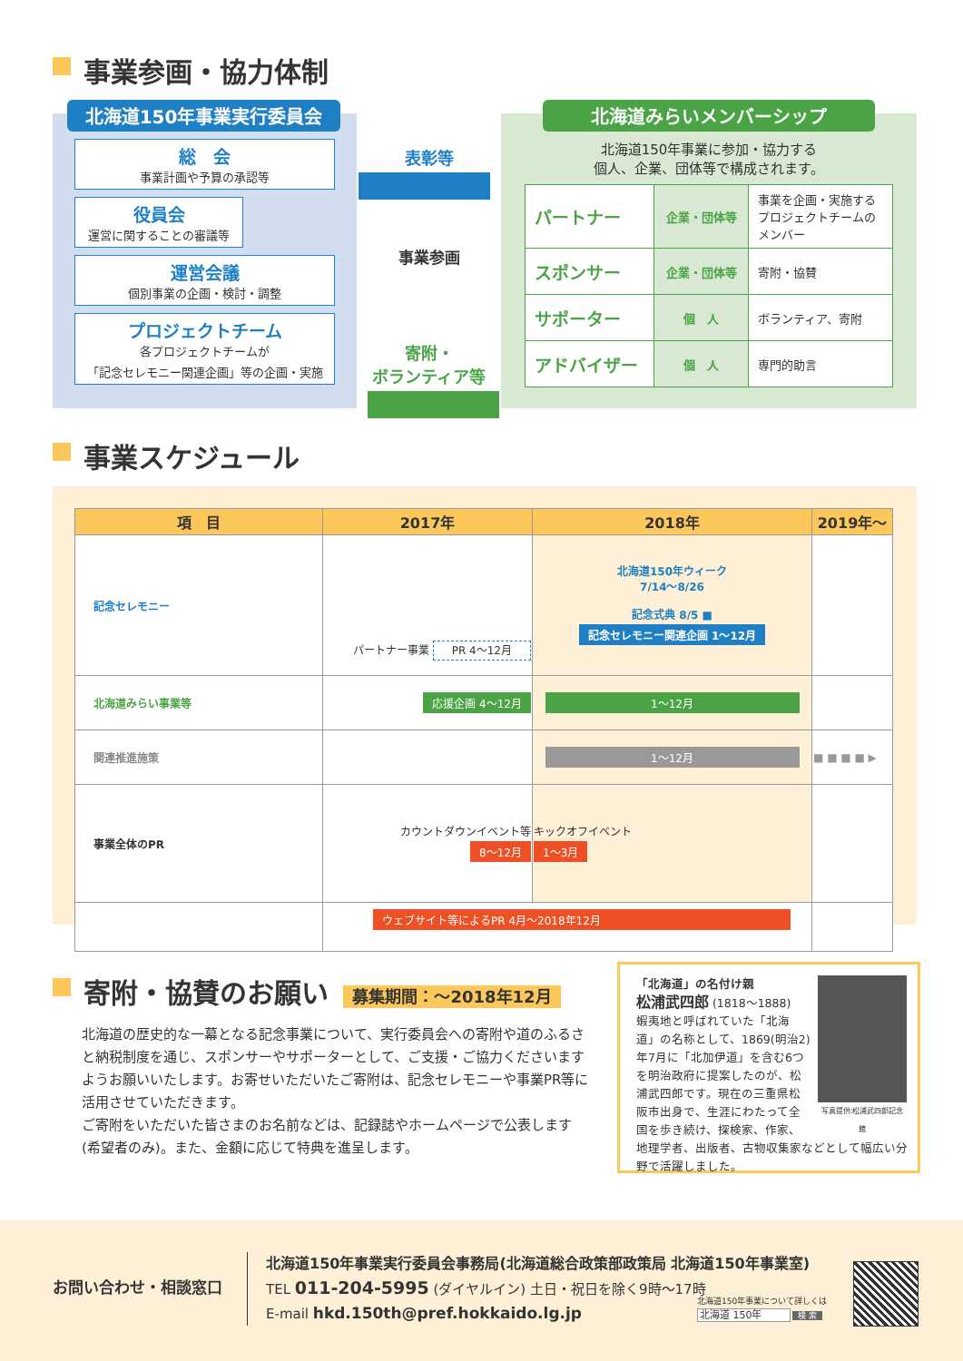事業参画・協力体制
北海道150年事業実行委員会
総　会
事業計画や予算の承認等
役員会
運営に関することの審議等
運営会議
個別事業の企画・検討・調整
プロジェクトチーム
各プロジェクトチームが
「記念セレモニー関連企画」等の企画・実施
表彰等
事業参画
寄附・
ボランティア等
北海道みらいメンバーシップ
北海道150年事業に参加・協力する
個人、企業、団体等で構成されます。
| パートナー | 企業・団体等 | 事業を企画・実施する プロジェクトチームの メンバー |
| スポンサー | 企業・団体等 | 寄附・協賛 |
| サポーター | 個 人 | ボランティア、寄附 |
| アドバイザー | 個 人 | 専門的助言 |
事業スケジュール
| 項 目 | 2017年 | 2018年 | 2019年～ |
| --- | --- | --- | --- |
| 記念セレモニー | パートナー事業 PR 4～12月 | 北海道150年ウィーク 7/14～8/26 記念式典 8/5 ■ 記念セレモニー関連企画 1～12月 | |
| 北海道みらい事業等 | 応援企画 4～12月 | 1～12月 | |
| 関連推進施策 | | 1～12月 | ■ ■ ■ ■ ▶ |
| 事業全体のPR | カウントダウンイベント等 8～12月 | キックオフイベント 1～3月 | |
| | ウェブサイト等によるPR 4月～2018年12月 | | |
寄附・協賛のお願い 募集期間：～2018年12月
北海道の歴史的な一幕となる記念事業について、実行委員会への寄附や道のふるさと納税制度を通じ、スポンサーやサポーターとして、ご支援・ご協力くださいますようお願いいたします。お寄せいただいたご寄附は、記念セレモニーや事業PR等に活用させていただきます。
ご寄附をいただいた皆さまのお名前などは、記録誌やホームページで公表します(希望者のみ)。また、金額に応じて特典を進呈します。
写真提供:松浦武四郎記念館
「北海道」の名付け親
松浦武四郎 (1818～1888)
蝦夷地と呼ばれていた「北海道」の名称として、1869(明治2)年7月に「北加伊道」を含む6つを明治政府に提案したのが、松浦武四郎です。現在の三重県松阪市出身で、生涯にわたって全国を歩き続け、探検家、作家、地理学者、出版者、古物収集家などとして幅広い分野で活躍しました。
お問い合わせ・相談窓口
北海道150年事業実行委員会事務局(北海道総合政策部政策局 北海道150年事業室)
TEL 011-204-5995 (ダイヤルイン) 土日・祝日を除く9時～17時
E-mail hkd.150th@pref.hokkaido.lg.jp
北海道150年事業について詳しくは
北海道 150年 検 索